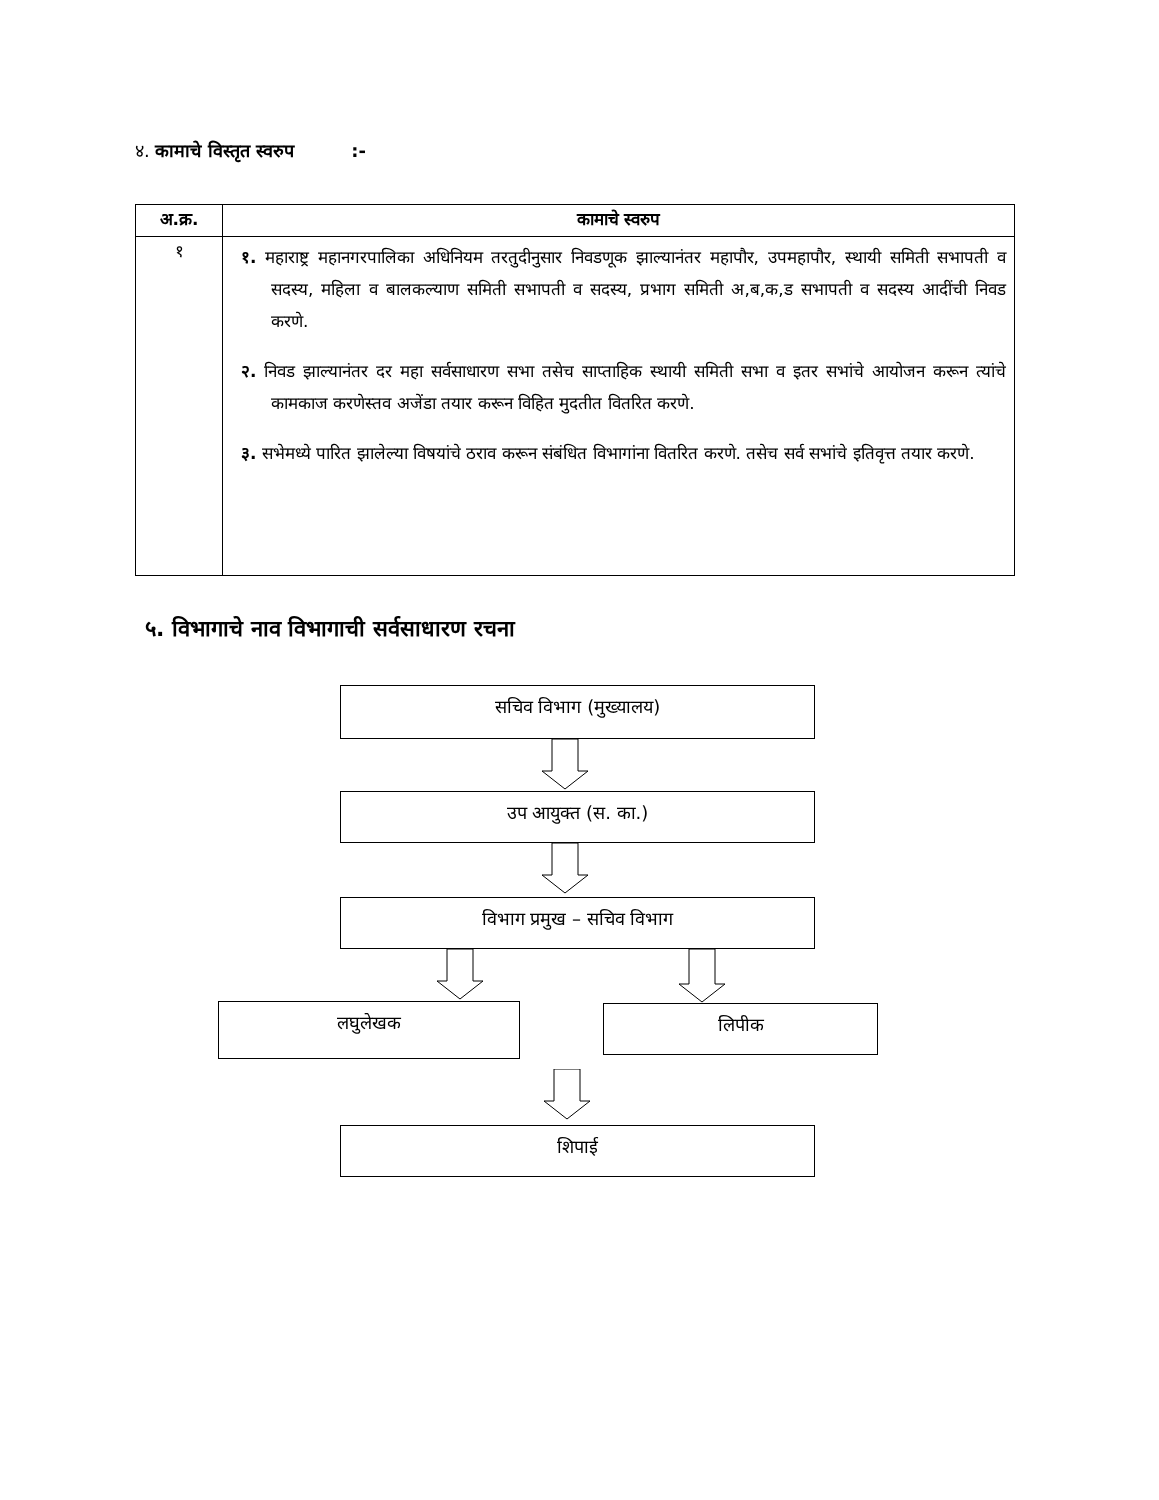४. कामाचे विस्तृत स्वरुप :-
| अ.क्र. | कामाचे स्वरुप |
| --- | --- |
| १ | १. महाराष्ट्र महानगरपालिका अधिनियम तरतुदीनुसार निवडणूक झाल्यानंतर महापौर, उपमहापौर, स्थायी समिती सभापती व सदस्य, महिला व बालकल्याण समिती सभापती व सदस्य, प्रभाग समिती अ,ब,क,ड सभापती व सदस्य आदींची निवड करणे. २. निवड झाल्यानंतर दर महा सर्वसाधारण सभा तसेच साप्ताहिक स्थायी समिती सभा व इतर सभांचे आयोजन करून त्यांचे कामकाज करणेस्तव अजेंडा तयार करून विहित मुदतीत वितरित करणे. ३. सभेमध्ये पारित झालेल्या विषयांचे ठराव करून संबंधित विभागांना वितरित करणे. तसेच सर्व सभांचे इतिवृत्त तयार करणे. |
५. विभागाचे नाव विभागाची सर्वसाधारण रचना
सचिव विभाग (मुख्यालय)
उप आयुक्त (स. का.)
विभाग प्रमुख – सचिव विभाग
लघुलेखक लिपीक
शिपाई